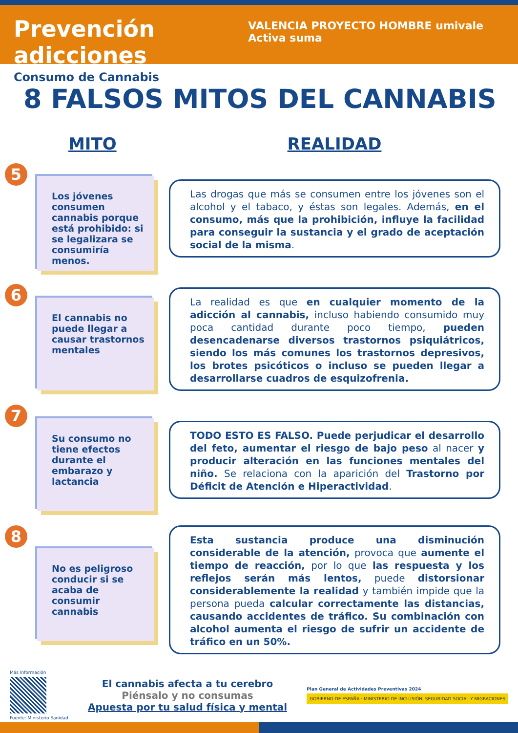Prevención adicciones
Consumo de Cannabis
VALENCIA PROYECTO HOMBRE umivale Activa suma
8 FALSOS MITOS DEL CANNABIS
MITO REALIDAD
5
Los jóvenes consumen cannabis porque está prohibido: si se legalizara se consumiría menos.
Las drogas que más se consumen entre los jóvenes son el alcohol y el tabaco, y éstas son legales. Además, en el consumo, más que la prohibición, influye la facilidad para conseguir la sustancia y el grado de aceptación social de la misma.
6
El cannabis no puede llegar a causar trastornos mentales
La realidad es que en cualquier momento de la adicción al cannabis, incluso habiendo consumido muy poca cantidad durante poco tiempo, pueden desencadenarse diversos trastornos psiquiátricos, siendo los más comunes los trastornos depresivos, los brotes psicóticos o incluso se pueden llegar a desarrollarse cuadros de esquizofrenia.
7
Su consumo no tiene efectos durante el embarazo y lactancia
TODO ESTO ES FALSO. Puede perjudicar el desarrollo del feto, aumentar el riesgo de bajo peso al nacer y producir alteración en las funciones mentales del niño. Se relaciona con la aparición del Trastorno por Déficit de Atención e Hiperactividad.
8
No es peligroso conducir si se acaba de consumir cannabis
Esta sustancia produce una disminución considerable de la atención, provoca que aumente el tiempo de reacción, por lo que las respuesta y los reflejos serán más lentos, puede distorsionar considerablemente la realidad y también impide que la persona pueda calcular correctamente las distancias, causando accidentes de tráfico. Su combinación con alcohol aumenta el riesgo de sufrir un accidente de tráfico en un 50%.
Más Información
Fuente: Ministerio Sanidad
El cannabis afecta a tu cerebro
Piénsalo y no consumas
Apuesta por tu salud física y mental
Plan General de Actividades Preventivas 2024
GOBIERNO DE ESPAÑA · MINISTERIO DE INCLUSIÓN, SEGURIDAD SOCIAL Y MIGRACIONES